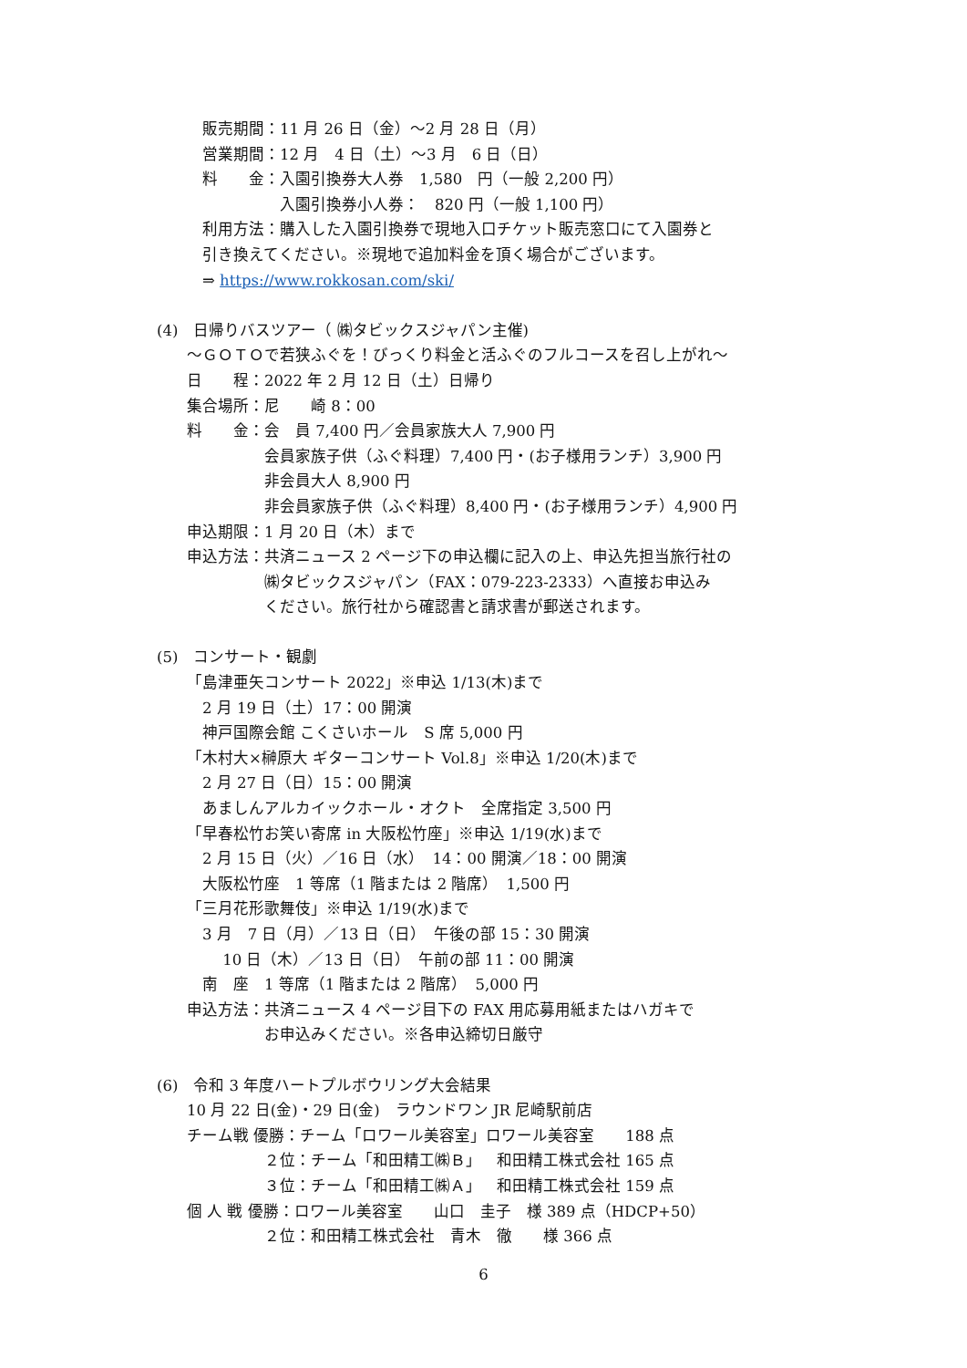販売期間：11 月 26 日（金）～2 月 28 日（月）
営業期間：12 月　4 日（土）～3 月　6 日（日）
料　　金：入園引換券大人券　1,580　円（一般 2,200 円）
　　　　　入園引換券小人券：　820 円（一般 1,100 円）
利用方法：購入した入園引換券で現地入口チケット販売窓口にて入園券と
引き換えてください。※現地で追加料金を頂く場合がございます。
⇒ https://www.rokkosan.com/ski/
(4)　日帰りバスツアー（ ㈱タビックスジャパン主催)
～ＧＯＴＯで若狭ふぐを！びっくり料金と活ふぐのフルコースを召し上がれ～
日　　程：2022 年 2 月 12 日（土）日帰り
集合場所：尼　　崎 8：00
料　　金：会　員 7,400 円／会員家族大人 7,900 円
　　　　　会員家族子供（ふぐ料理）7,400 円・(お子様用ランチ）3,900 円
　　　　　非会員大人 8,900 円
　　　　　非会員家族子供（ふぐ料理）8,400 円・(お子様用ランチ）4,900 円
申込期限：1 月 20 日（木）まで
申込方法：共済ニュース 2 ページ下の申込欄に記入の上、申込先担当旅行社の
　　　　　㈱タビックスジャパン（FAX：079-223-2333）へ直接お申込み
　　　　　ください。旅行社から確認書と請求書が郵送されます。
(5)　コンサート・観劇
「島津亜矢コンサート 2022」※申込 1/13(木)まで
2 月 19 日（土）17：00 開演
神戸国際会館 こくさいホール　S 席 5,000 円
「木村大×榊原大 ギターコンサート Vol.8」※申込 1/20(木)まで
2 月 27 日（日）15：00 開演
あましんアルカイックホール・オクト　全席指定 3,500 円
「早春松竹お笑い寄席 in 大阪松竹座」※申込 1/19(水)まで
2 月 15 日（火）／16 日（水）　14：00 開演／18：00 開演
大阪松竹座　1 等席（1 階または 2 階席）　1,500 円
「三月花形歌舞伎」※申込 1/19(水)まで
3 月　7 日（月）／13 日（日）　午後の部 15：30 開演
　 10 日（木）／13 日（日）　午前の部 11：00 開演
南　座　1 等席（1 階または 2 階席）　5,000 円
申込方法：共済ニュース 4 ページ目下の FAX 用応募用紙またはハガキで
　　　　　お申込みください。※各申込締切日厳守
(6)　令和 3 年度ハートプルボウリング大会結果
10 月 22 日(金)・29 日(金)　ラウンドワン JR 尼崎駅前店
チーム戦 優勝：チーム「ロワール美容室」ロワール美容室　　188 点
　　　　　２位：チーム「和田精工㈱Ｂ」　和田精工株式会社 165 点
　　　　　３位：チーム「和田精工㈱Ａ」　和田精工株式会社 159 点
個 人 戦 優勝：ロワール美容室　　山口　圭子　様 389 点（HDCP+50）
　　　　　２位：和田精工株式会社　青木　徹　　様 366 点
6